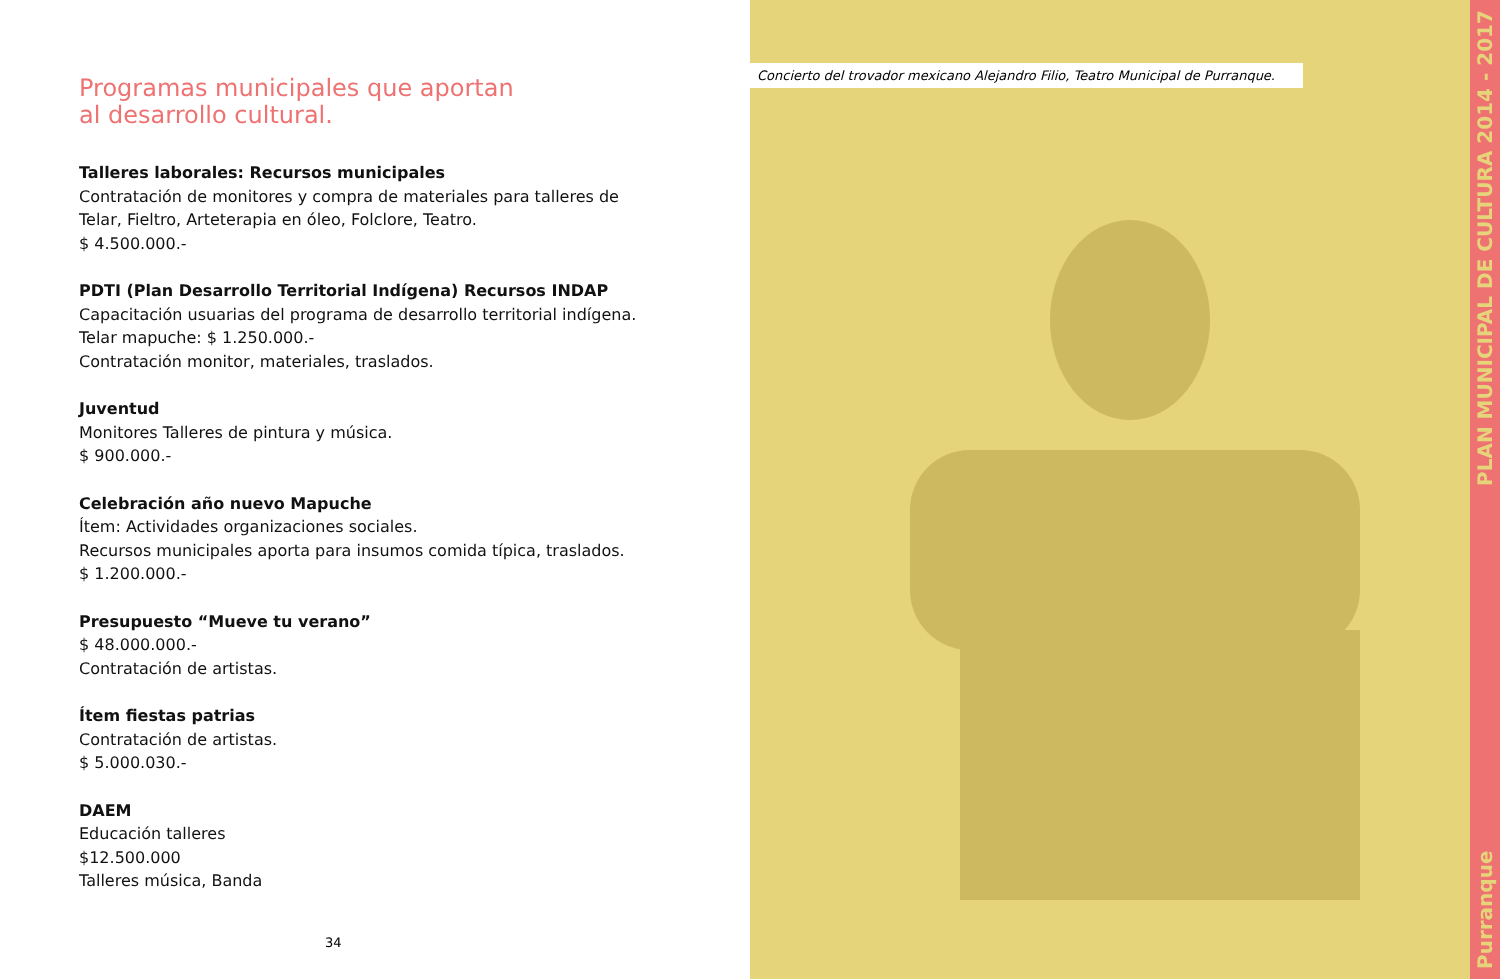Programas municipales que aportan
al desarrollo cultural.
Talleres laborales: Recursos municipales
Contratación de monitores y compra de materiales para talleres de
Telar, Fieltro, Arteterapia en óleo, Folclore, Teatro.
$ 4.500.000.-
PDTI (Plan Desarrollo Territorial Indígena) Recursos INDAP
Capacitación usuarias del programa de desarrollo territorial indígena.
Telar mapuche: $ 1.250.000.-
Contratación monitor, materiales, traslados.
Juventud
Monitores Talleres de pintura y música.
$ 900.000.-
Celebración año nuevo Mapuche
Ítem: Actividades organizaciones sociales.
Recursos municipales aporta para insumos comida típica, traslados.
$ 1.200.000.-
Presupuesto “Mueve tu verano”
$ 48.000.000.-
Contratación de artistas.
Ítem fiestas patrias
Contratación de artistas.
$ 5.000.030.-
DAEM
Educación talleres
$12.500.000
Talleres música, Banda
34
Concierto del trovador mexicano Alejandro Filio, Teatro Municipal de Purranque.
Purranque PLAN MUNICIPAL DE CULTURA 2014 - 2017